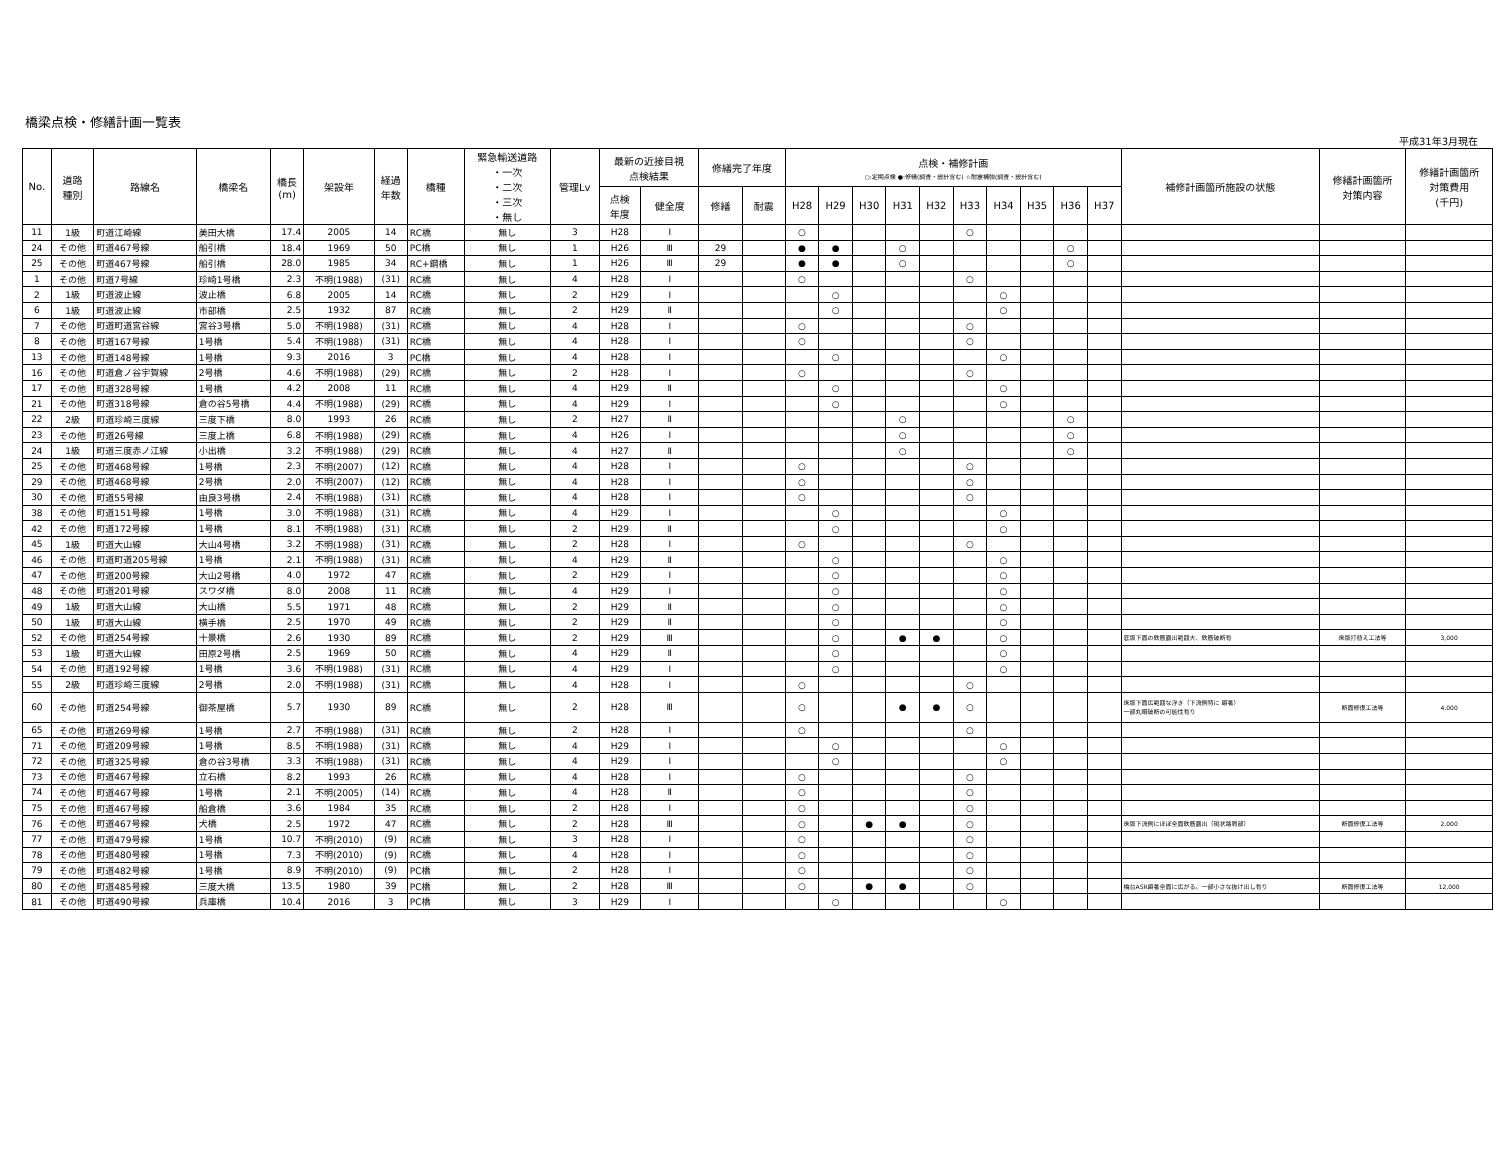橋梁点検・修繕計画一覧表
平成31年3月現在
| No. | 道路 種別 | 路線名 | 橋梁名 | 橋長 (m) | 架設年 | 経過 年数 | 橋種 | 緊急輸送道路 ・一次 ・二次 ・三次 ・無し | 管理Lv | 最新の近接目視 点検結果 | | 修繕完了年度 | | 点検・補修計画 ○:定期点検 ●:修繕(調査・設計含む) ☆耐震補強(調査・設計含む) | | | | | | | | | | 補修計画箇所施設の状態 | 修繕計画箇所 対策内容 | 修繕計画箇所 対策費用 (千円) |
| --- | --- | --- | --- | --- | --- | --- | --- | --- | --- | --- | --- | --- | --- | --- | --- | --- | --- | --- | --- | --- | --- | --- | --- | --- | --- | --- |
| | | | | | | | | | | 点検 年度 | 健全度 | 修繕 | 耐震 | H28 | H29 | H30 | H31 | H32 | H33 | H34 | H35 | H36 | H37 | | | |
| 11 | 1級 | 町道江崎線 | 美田大橋 | 17.4 | 2005 | 14 | RC橋 | 無し | 3 | H28 | Ⅰ | | | ○ | | | | | ○ | | | | | | | |
| 24 | その他 | 町道467号線 | 船引橋 | 18.4 | 1969 | 50 | PC橋 | 無し | 1 | H26 | Ⅲ | 29 | | ● | ● | | ○ | | | | | ○ | | | | |
| 25 | その他 | 町道467号線 | 船引橋 | 28.0 | 1985 | 34 | RC+鋼橋 | 無し | 1 | H26 | Ⅲ | 29 | | ● | ● | | ○ | | | | | ○ | | | | |
| 1 | その他 | 町道7号線 | 珍崎1号橋 | 2.3 | 不明(1988) | (31) | RC橋 | 無し | 4 | H28 | Ⅰ | | | ○ | | | | | ○ | | | | | | | |
| 2 | 1級 | 町道波止線 | 波止橋 | 6.8 | 2005 | 14 | RC橋 | 無し | 2 | H29 | Ⅰ | | | | ○ | | | | | ○ | | | | | | |
| 6 | 1級 | 町道波止線 | 市部橋 | 2.5 | 1932 | 87 | RC橋 | 無し | 2 | H29 | Ⅱ | | | | ○ | | | | | ○ | | | | | | |
| 7 | その他 | 町道町道宮谷線 | 宮谷3号橋 | 5.0 | 不明(1988) | (31) | RC橋 | 無し | 4 | H28 | Ⅰ | | | ○ | | | | | ○ | | | | | | | |
| 8 | その他 | 町道167号線 | 1号橋 | 5.4 | 不明(1988) | (31) | RC橋 | 無し | 4 | H28 | Ⅰ | | | ○ | | | | | ○ | | | | | | | |
| 13 | その他 | 町道148号線 | 1号橋 | 9.3 | 2016 | 3 | PC橋 | 無し | 4 | H28 | Ⅰ | | | | ○ | | | | | ○ | | | | | | |
| 16 | その他 | 町道倉ノ谷宇賀線 | 2号橋 | 4.6 | 不明(1988) | (29) | RC橋 | 無し | 2 | H28 | Ⅰ | | | ○ | | | | | ○ | | | | | | | |
| 17 | その他 | 町道328号線 | 1号橋 | 4.2 | 2008 | 11 | RC橋 | 無し | 4 | H29 | Ⅱ | | | | ○ | | | | | ○ | | | | | | |
| 21 | その他 | 町道318号線 | 倉の谷5号橋 | 4.4 | 不明(1988) | (29) | RC橋 | 無し | 4 | H29 | Ⅰ | | | | ○ | | | | | ○ | | | | | | |
| 22 | 2級 | 町道珍崎三度線 | 三度下橋 | 8.0 | 1993 | 26 | RC橋 | 無し | 2 | H27 | Ⅱ | | | | | | ○ | | | | | ○ | | | | |
| 23 | その他 | 町道26号線 | 三度上橋 | 6.8 | 不明(1988) | (29) | RC橋 | 無し | 4 | H26 | Ⅰ | | | | | | ○ | | | | | ○ | | | | |
| 24 | 1級 | 町道三度赤ノ江線 | 小出橋 | 3.2 | 不明(1988) | (29) | RC橋 | 無し | 4 | H27 | Ⅱ | | | | | | ○ | | | | | ○ | | | | |
| 25 | その他 | 町道468号線 | 1号橋 | 2.3 | 不明(2007) | (12) | RC橋 | 無し | 4 | H28 | Ⅰ | | | ○ | | | | | ○ | | | | | | | |
| 29 | その他 | 町道468号線 | 2号橋 | 2.0 | 不明(2007) | (12) | RC橋 | 無し | 4 | H28 | Ⅰ | | | ○ | | | | | ○ | | | | | | | |
| 30 | その他 | 町道55号線 | 由良3号橋 | 2.4 | 不明(1988) | (31) | RC橋 | 無し | 4 | H28 | Ⅰ | | | ○ | | | | | ○ | | | | | | | |
| 38 | その他 | 町道151号線 | 1号橋 | 3.0 | 不明(1988) | (31) | RC橋 | 無し | 4 | H29 | Ⅰ | | | | ○ | | | | | ○ | | | | | | |
| 42 | その他 | 町道172号線 | 1号橋 | 8.1 | 不明(1988) | (31) | RC橋 | 無し | 2 | H29 | Ⅱ | | | | ○ | | | | | ○ | | | | | | |
| 45 | 1級 | 町道大山線 | 大山4号橋 | 3.2 | 不明(1988) | (31) | RC橋 | 無し | 2 | H28 | Ⅰ | | | ○ | | | | | ○ | | | | | | | |
| 46 | その他 | 町道町道205号線 | 1号橋 | 2.1 | 不明(1988) | (31) | RC橋 | 無し | 4 | H29 | Ⅱ | | | | ○ | | | | | ○ | | | | | | |
| 47 | その他 | 町道200号線 | 大山2号橋 | 4.0 | 1972 | 47 | RC橋 | 無し | 2 | H29 | Ⅰ | | | | ○ | | | | | ○ | | | | | | |
| 48 | その他 | 町道201号線 | スワダ橋 | 8.0 | 2008 | 11 | RC橋 | 無し | 4 | H29 | Ⅰ | | | | ○ | | | | | ○ | | | | | | |
| 49 | 1級 | 町道大山線 | 大山橋 | 5.5 | 1971 | 48 | RC橋 | 無し | 2 | H29 | Ⅱ | | | | ○ | | | | | ○ | | | | | | |
| 50 | 1級 | 町道大山線 | 横手橋 | 2.5 | 1970 | 49 | RC橋 | 無し | 2 | H29 | Ⅱ | | | | ○ | | | | | ○ | | | | | | |
| 52 | その他 | 町道254号線 | 十景橋 | 2.6 | 1930 | 89 | RC橋 | 無し | 2 | H29 | Ⅲ | | | | ○ | | ● | ● | | ○ | | | | 底版下面の鉄筋露出範囲大、鉄筋破断有 | 床版打替え工法等 | 3,000 |
| 53 | 1級 | 町道大山線 | 田原2号橋 | 2.5 | 1969 | 50 | RC橋 | 無し | 4 | H29 | Ⅱ | | | | ○ | | | | | ○ | | | | | | |
| 54 | その他 | 町道192号線 | 1号橋 | 3.6 | 不明(1988) | (31) | RC橋 | 無し | 4 | H29 | Ⅰ | | | | ○ | | | | | ○ | | | | | | |
| 55 | 2級 | 町道珍崎三度線 | 2号橋 | 2.0 | 不明(1988) | (31) | RC橋 | 無し | 4 | H28 | Ⅰ | | | ○ | | | | | ○ | | | | | | | |
| 60 | その他 | 町道254号線 | 御茶屋橋 | 5.7 | 1930 | 89 | RC橋 | 無し | 2 | H28 | Ⅲ | | | ○ | | | ● | ● | ○ | | | | | 床版下面広範囲な浮き（下流側特に 顕著） 一部丸鋼破断の可能性有り | 断面修復工法等 | 4,000 |
| 65 | その他 | 町道269号線 | 1号橋 | 2.7 | 不明(1988) | (31) | RC橋 | 無し | 2 | H28 | Ⅰ | | | ○ | | | | | ○ | | | | | | | |
| 71 | その他 | 町道209号線 | 1号橋 | 8.5 | 不明(1988) | (31) | RC橋 | 無し | 4 | H29 | Ⅰ | | | | ○ | | | | | ○ | | | | | | |
| 72 | その他 | 町道325号線 | 倉の谷3号橋 | 3.3 | 不明(1988) | (31) | RC橋 | 無し | 4 | H29 | Ⅰ | | | | ○ | | | | | ○ | | | | | | |
| 73 | その他 | 町道467号線 | 立石橋 | 8.2 | 1993 | 26 | RC橋 | 無し | 4 | H28 | Ⅰ | | | ○ | | | | | ○ | | | | | | | |
| 74 | その他 | 町道467号線 | 1号橋 | 2.1 | 不明(2005) | (14) | RC橋 | 無し | 4 | H28 | Ⅱ | | | ○ | | | | | ○ | | | | | | | |
| 75 | その他 | 町道467号線 | 船倉橋 | 3.6 | 1984 | 35 | RC橋 | 無し | 2 | H28 | Ⅰ | | | ○ | | | | | ○ | | | | | | | |
| 76 | その他 | 町道467号線 | 犬橋 | 2.5 | 1972 | 47 | RC橋 | 無し | 2 | H28 | Ⅲ | | | ○ | | ● | ● | | ○ | | | | | 床版下流側にほぼ全面鉄筋露出（現状路肩部） | 断面修復工法等 | 2,000 |
| 77 | その他 | 町道479号線 | 1号橋 | 10.7 | 不明(2010) | (9) | RC橋 | 無し | 3 | H28 | Ⅰ | | | ○ | | | | | ○ | | | | | | | |
| 78 | その他 | 町道480号線 | 1号橋 | 7.3 | 不明(2010) | (9) | RC橋 | 無し | 4 | H28 | Ⅰ | | | ○ | | | | | ○ | | | | | | | |
| 79 | その他 | 町道482号線 | 1号橋 | 8.9 | 不明(2010) | (9) | PC橋 | 無し | 2 | H28 | Ⅰ | | | ○ | | | | | ○ | | | | | | | |
| 80 | その他 | 町道485号線 | 三度大橋 | 13.5 | 1980 | 39 | PC橋 | 無し | 2 | H28 | Ⅲ | | | ○ | | ● | ● | | ○ | | | | | 橋台ASR顕著全面に広がる。一部小さな抜け出し有り | 断面修復工法等 | 12,000 |
| 81 | その他 | 町道490号線 | 兵庫橋 | 10.4 | 2016 | 3 | PC橋 | 無し | 3 | H29 | Ⅰ | | | | ○ | | | | | ○ | | | | | | |